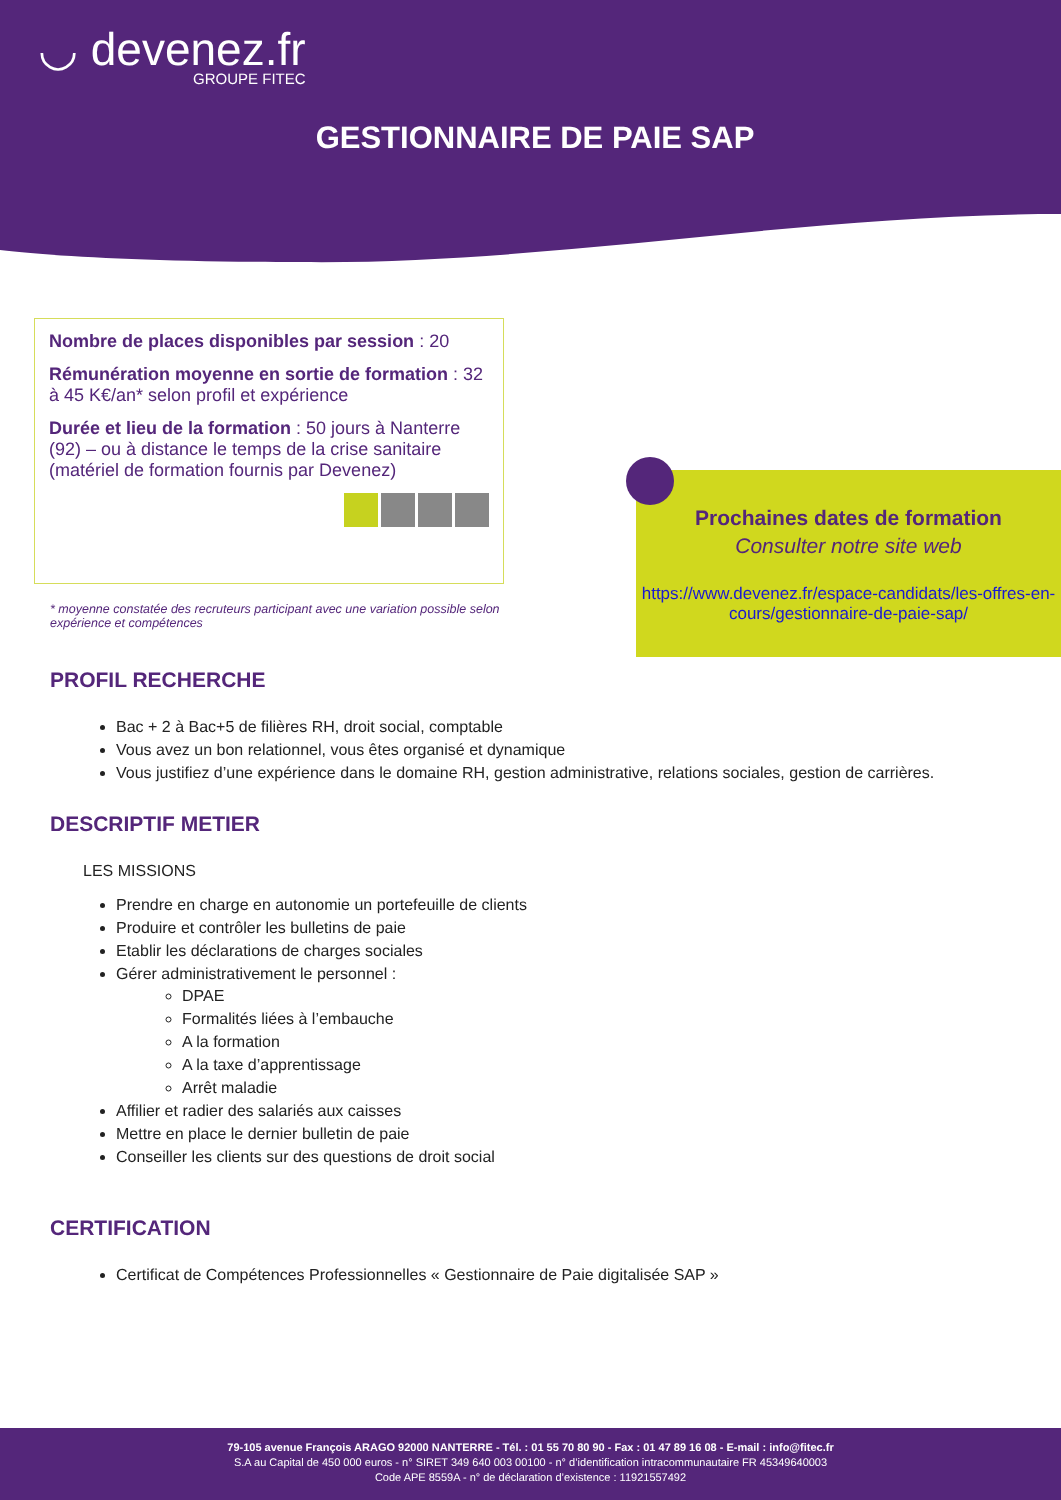◡ devenez.fr
GROUPE FITEC
GESTIONNAIRE DE PAIE SAP
Nombre de places disponibles par session : 20
Rémunération moyenne en sortie de formation : 32 à 45 K€/an* selon profil et expérience
Durée et lieu de la formation : 50 jours à Nanterre (92) – ou à distance le temps de la crise sanitaire (matériel de formation fournis par Devenez)
* moyenne constatée des recruteurs participant avec une variation possible selon expérience et compétences
Prochaines dates de formation
Consulter notre site web
https://www.devenez.fr/espace-candidats/les-offres-en-cours/gestionnaire-de-paie-sap/
PROFIL RECHERCHE
Bac + 2 à Bac+5 de filières RH, droit social, comptable
Vous avez un bon relationnel, vous êtes organisé et dynamique
Vous justifiez d’une expérience dans le domaine RH, gestion administrative, relations sociales, gestion de carrières.
DESCRIPTIF METIER
LES MISSIONS
Prendre en charge en autonomie un portefeuille de clients
Produire et contrôler les bulletins de paie
Etablir les déclarations de charges sociales
Gérer administrativement le personnel :
DPAE
Formalités liées à l’embauche
A la formation
A la taxe d’apprentissage
Arrêt maladie
Affilier et radier des salariés aux caisses
Mettre en place le dernier bulletin de paie
Conseiller les clients sur des questions de droit social
CERTIFICATION
Certificat de Compétences Professionnelles « Gestionnaire de Paie digitalisée SAP »
79-105 avenue François ARAGO 92000 NANTERRE - Tél. : 01 55 70 80 90 - Fax : 01 47 89 16 08 - E-mail : info@fitec.fr
S.A au Capital de 450 000 euros - n° SIRET 349 640 003 00100 - n° d’identification intracommunautaire FR 45349640003
Code APE 8559A - n° de déclaration d’existence : 11921557492